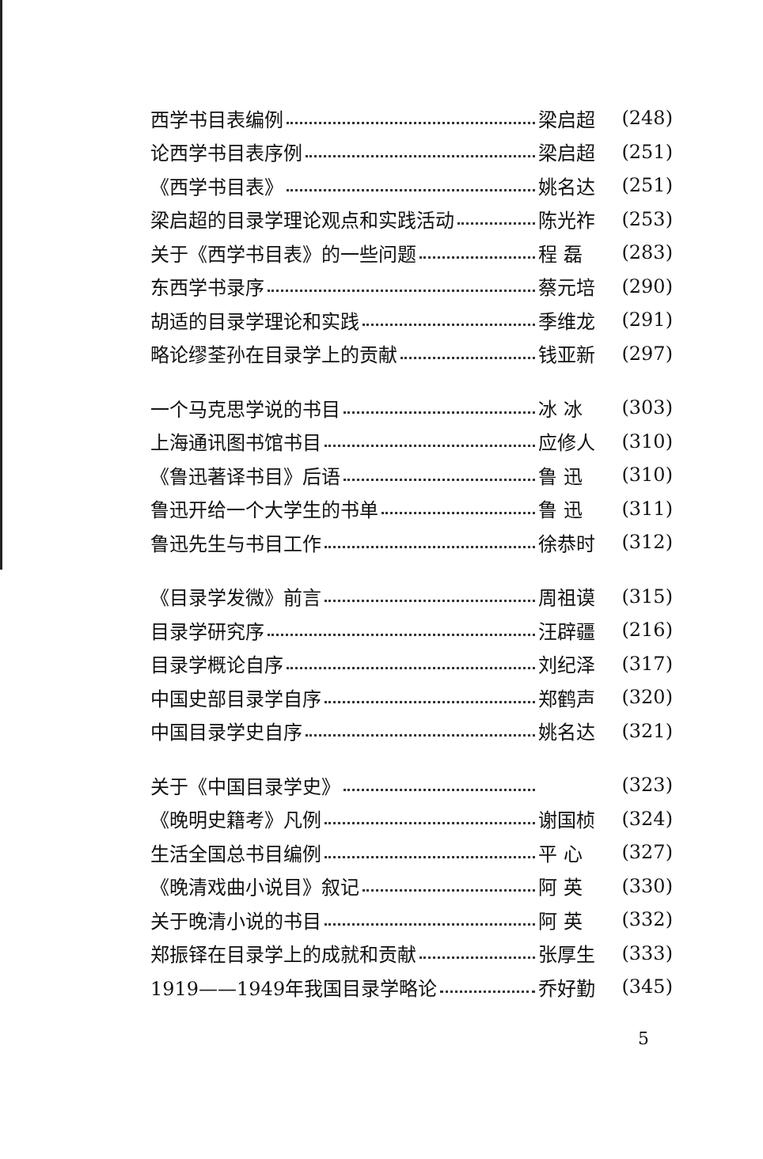西学书目表编例 梁启超 (248)
论西学书目表序例 梁启超 (251)
《西学书目表》 姚名达 (251)
梁启超的目录学理论观点和实践活动 陈光祚 (253)
关于《西学书目表》的一些问题 程 磊 (283)
东西学书录序 蔡元培 (290)
胡适的目录学理论和实践 季维龙 (291)
略论缪荃孙在目录学上的贡献 钱亚新 (297)
一个马克思学说的书目 冰 冰 (303)
上海通讯图书馆书目 应修人 (310)
《鲁迅著译书目》后语 鲁 迅 (310)
鲁迅开给一个大学生的书单 鲁 迅 (311)
鲁迅先生与书目工作 徐恭时 (312)
《目录学发微》前言 周祖谟 (315)
目录学研究序 汪辟疆 (216)
目录学概论自序 刘纪泽 (317)
中国史部目录学自序 郑鹤声 (320)
中国目录学史自序 姚名达 (321)
关于《中国目录学史》 (323)
《晚明史籍考》凡例 谢国桢 (324)
生活全国总书目编例 平 心 (327)
《晚清戏曲小说目》叙记 阿 英 (330)
关于晚清小说的书目 阿 英 (332)
郑振铎在目录学上的成就和贡献 张厚生 (333)
1919——1949年我国目录学略论 乔好勤 (345)
5